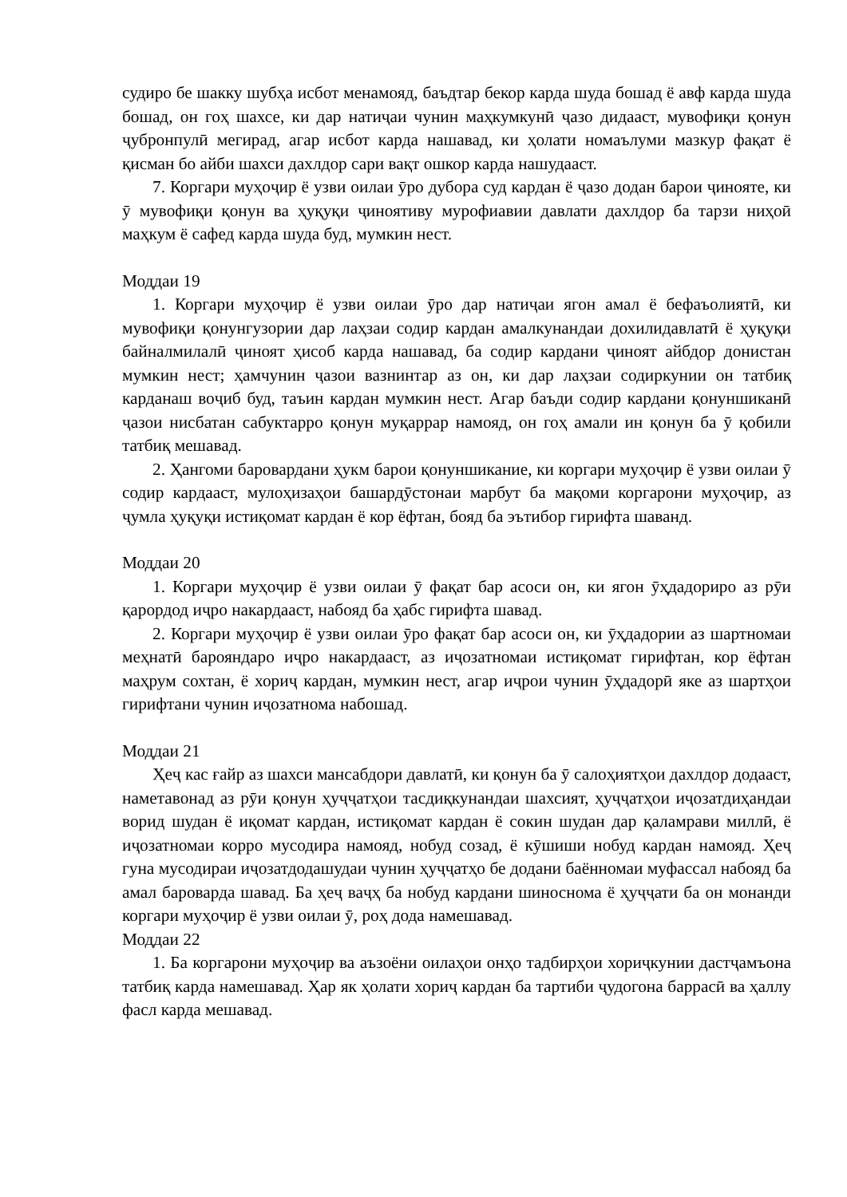судиро бе шакку шубҳа исбот менамояд, баъдтар бекор карда шуда бошад ё авф карда шуда бошад, он гоҳ шахсе, ки дар натиҷаи чунин маҳкумкунӣ ҷазо дидааст, мувофиқи қонун ҷубронпулӣ мегирад, агар исбот карда нашавад, ки ҳолати номаълуми мазкур фақат ё қисман бо айби шахси дахлдор сари вақт ошкор карда нашудааст.
7. Коргари муҳоҷир ё узви оилаи ӯро дубора суд кардан ё ҷазо додан барои ҷинояте, ки ӯ мувофиқи қонун ва ҳуқуқи ҷиноятиву мурофиавии давлати дахлдор ба тарзи ниҳоӣ маҳкум ё сафед карда шуда буд, мумкин нест.
Моддаи 19
1. Коргари муҳоҷир ё узви оилаи ӯро дар натиҷаи ягон амал ё бефаъолиятӣ, ки мувофиқи қонунгузории дар лаҳзаи содир кардан амалкунандаи дохилидавлатӣ ё ҳуқуқи байналмилалӣ ҷиноят ҳисоб карда нашавад, ба содир кардани ҷиноят айбдор донистан мумкин нест; ҳамчунин ҷазои вазнинтар аз он, ки дар лаҳзаи содиркунии он татбиқ карданаш воҷиб буд, таъин кардан мумкин нест. Агар баъди содир кардани қонуншиканӣ ҷазои нисбатан сабуктарро қонун муқаррар намояд, он гоҳ амали ин қонун ба ӯ қобили татбиқ мешавад.
2. Ҳангоми баровардани ҳукм барои қонуншикание, ки коргари муҳоҷир ё узви оилаи ӯ содир кардааст, мулоҳизаҳои башардӯстонаи марбут ба мақоми коргарони муҳоҷир, аз ҷумла ҳуқуқи истиқомат кардан ё кор ёфтан, бояд ба эътибор гирифта шаванд.
Моддаи 20
1. Коргари муҳоҷир ё узви оилаи ӯ фақат бар асоси он, ки ягон ӯҳдадориро аз рӯи қарордод иҷро накардааст, набояд ба ҳабс гирифта шавад.
2. Коргари муҳоҷир ё узви оилаи ӯро фақат бар асоси он, ки ӯҳдадории аз шартномаи меҳнатӣ бароянда­ро иҷро накардааст, аз иҷозатномаи истиқомат гирифтан, кор ёфтан маҳрум сохтан, ё хориҷ кардан, мумкин нест, агар иҷрои чунин ӯҳдадорӣ яке аз шартҳои гирифтани чунин иҷозатнома набошад.
Моддаи 21
Ҳеҷ кас ғайр аз шахси мансабдори давлатӣ, ки қонун ба ӯ салоҳиятҳои дахлдор додааст, наметавонад аз рӯи қонун ҳуҷҷатҳои тасдиқкунандаи шахсият, ҳуҷҷатҳои иҷозатдиҳандаи ворид шудан ё иқомат кардан, истиқомат кардан ё сокин шудан дар қаламрави миллӣ, ё иҷозатномаи корро мусодира намояд, нобуд созад, ё кӯшиши нобуд кардан намояд. Ҳеҷ гуна мусодираи иҷозатдодашудаи чунин ҳуҷҷатҳо бе додани баённомаи муфассал набояд ба амал бароварда шавад. Ба ҳеҷ ваҷҳ ба нобуд кардани шиноснома ё ҳуҷҷати ба он монанди коргари муҳоҷир ё узви оилаи ӯ, роҳ дода намешавад.
Моддаи 22
1. Ба коргарони муҳоҷир ва аъзоёни оилаҳои онҳо тадбирҳои хориҷкунии дастҷамъона татбиқ карда намешавад. Ҳар як ҳолати хориҷ кардан ба тартиби ҷудогона баррасӣ ва ҳаллу фасл карда мешавад.